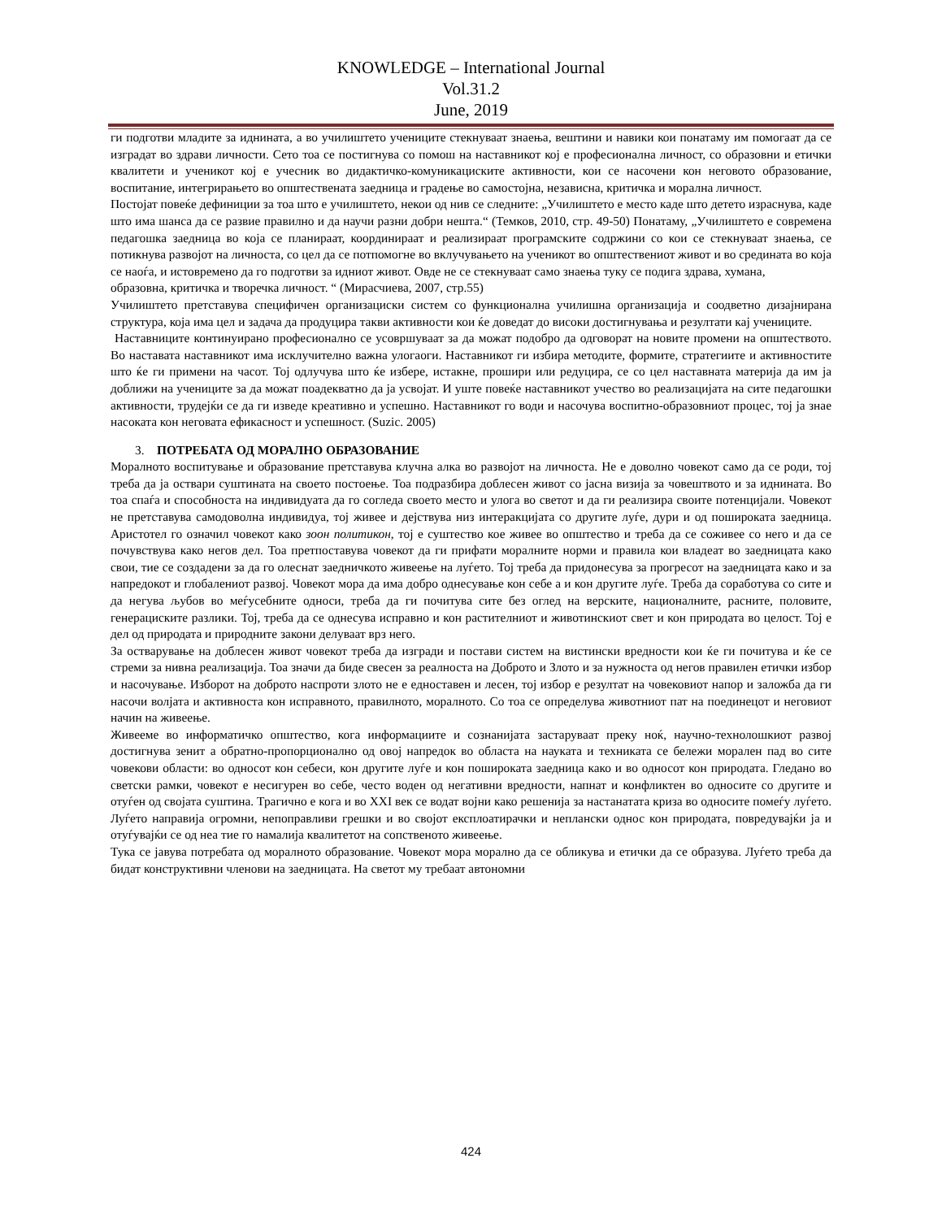KNOWLEDGE – International Journal
Vol.31.2
June, 2019
ги подготви младите за иднината, а во училиштето учениците стекнуваат знаења, вештини и навики кои понатаму им помогаат да се изградат во здрави личности. Сето тоа се постигнува со помош на наставникот кој е професионална личност, со образовни и етички квалитети и ученикот кој е учесник во дидактичко-комуникациските активности, кои се насочени кон неговото образование, воспитание, интегрирањето во општествената заедница и градење во самостојна, независна, критичка и морална личност.
Постојат повеќе дефиниции за тоа што е училиштето, некои од нив се следните: „Училиштето е место каде што детето израснува, каде што има шанса да се развие правилно и да научи разни добри нешта.“ (Темков, 2010, стр. 49-50) Понатаму, „Училиштето е современа педагошка заедница во која се планираат, координираат и реализираат програмските содржини со кои се стекнуваат знаења, се потикнува развојот на личноста, со цел да се потпомогне во вклучувањето на ученикот во општествениот живот и во средината во која се наоѓа, и истовремено да го подготви за идниот живот. Овде не се стекнуваат само знаења туку се подига здрава, хумана,
образовна, критичка и творечка личност. “ (Мирасчиева, 2007, стр.55)
Училиштето претставува специфичен организациски систем со функционална училишна организација и соодветно дизајнирана структура, која има цел и задача да продуцира такви активности кои ќе доведат до високи достигнувања и резултати кај учениците.
Наставниците континуирано професионално се усовршуваат за да можат подобро да одговорат на новите промени на општеството. Во наставата наставникот има исклучително важна улогаоги. Наставникот ги избира методите, формите, стратегиите и активностите што ќе ги примени на часот. Тој одлучува што ќе избере, истакне, прошири или редуцира, се со цел наставната материја да им ја доближи на учениците за да можат поадекватно да ја усвојат. И уште повеќе наставникот учество во реализацијата на сите педагошки активности, трудејќи се да ги изведе креативно и успешно. Наставникот го води и насочува воспитно-образовниот процес, тој ја знае насоката кон неговата ефикасност и успешност. (Suzic. 2005)
3. ПОТРЕБАТА ОД МОРАЛНО ОБРАЗОВАНИЕ
Моралното воспитување и образование претставува клучна алка во развојот на личноста. Не е доволно човекот само да се роди, тој треба да ја оствари суштината на своето постоење. Тоа подразбира доблесен живот со јасна визија за човештвото и за иднината. Во тоа спаѓа и способноста на индивидуата да го согледа своето место и улога во светот и да ги реализира своите потенцијали. Човекот не претставува самодоволна индивидуа, тој живее и дејствува низ интеракцијата со другите луѓе, дури и од пошироката заедница. Аристотел го означил човекот како зоон политикон, тој е суштество кое живее во општество и треба да се соживее со него и да се почувствува како негов дел. Тоа претпоставува човекот да ги прифати моралните норми и правила кои владеат во заедницата како свои, тие се создадени за да го олеснат заедничкото живеење на луѓето. Тој треба да придонесува за прогресот на заедницата како и за напредокот и глобалениот развој. Човекот мора да има добро однесување кон себе а и кон другите луѓе. Треба да соработува со сите и да негува љубов во меѓусебните односи, треба да ги почитува сите без оглед на верските, националните, расните, половите, генерациските разлики. Тој, треба да се однесува исправно и кон растителниот и животинскиот свет и кон природата во целост. Тој е дел од природата и природните закони делуваат врз него.
За остварување на доблесен живот човекот треба да изгради и постави систем на вистински вредности кои ќе ги почитува и ќе се стреми за нивна реализација. Тоа значи да биде свесен за реалноста на Доброто и Злото и за нужноста од негов правилен етички избор и насочување. Изборот на доброто наспроти злото не е едноставен и лесен, тој избор е резултат на човековиот напор и заложба да ги насочи волјата и активноста кон исправното, правилното, моралното. Со тоа се определува животниот пат на поединецот и неговиот начин на живеење.
Живееме во информатичко општество, кога информациите и сознанијата застаруваат преку ноќ, научно-технолошкиот развој достигнува зенит а обратно-пропорционално од овој напредок во областа на науката и техниката се бележи морален пад во сите човекови области: во односот кон себеси, кон другите луѓе и кон пошироката заедница како и во односот кон природата. Гледано во светски рамки, човекот е несигурен во себе, често воден од негативни вредности, напнат и конфликтен во односите со другите и отуѓен од својата суштина. Трагично е кога и во XXI век се водат војни како решенија за настанатата криза во односите помеѓу луѓето. Луѓето направија огромни, непоправливи грешки и во својот експлоатирачки и неплански однос кон природата, повредувајќи ја и отуѓувајќи се од неа тие го намалија квалитетот на сопственото живеење.
Тука се јавува потребата од моралното образование. Човекот мора морално да се обликува и етички да се образува. Луѓето треба да бидат конструктивни членови на заедницата. На светот му требаат автономни
424